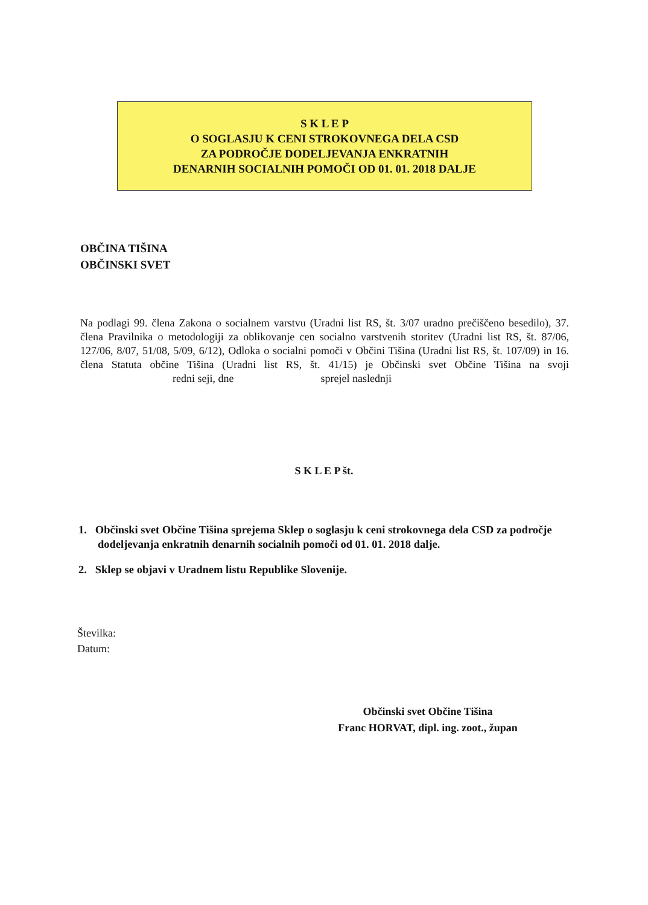S K L E P
O SOGLASJU K CENI STROKOVNEGA DELA CSD
ZA PODROČJE DODELJEVANJA ENKRATNIH
DENARNIH SOCIALNIH POMOČI OD 01. 01. 2018 DALJE
OBČINA TIŠINA
OBČINSKI SVET
Na podlagi 99. člena Zakona o socialnem varstvu (Uradni list RS, št. 3/07 uradno prečiščeno besedilo), 37. člena Pravilnika o metodologiji za oblikovanje cen socialno varstvenih storitev (Uradni list RS, št. 87/06, 127/06, 8/07, 51/08, 5/09, 6/12), Odloka o socialni pomoči v Občini Tišina (Uradni list RS, št. 107/09) in 16. člena Statuta občine Tišina (Uradni list RS, št. 41/15) je Občinski svet Občine Tišina na svoji redni seji, dne sprejel naslednji
S K L E P št.
1. Občinski svet Občine Tišina sprejema Sklep o soglasju k ceni strokovnega dela CSD za področje dodeljevanja enkratnih denarnih socialnih pomoči od 01. 01. 2018 dalje.
2. Sklep se objavi v Uradnem listu Republike Slovenije.
Številka:
Datum:
Občinski svet Občine Tišina
Franc HORVAT, dipl. ing. zoot., župan